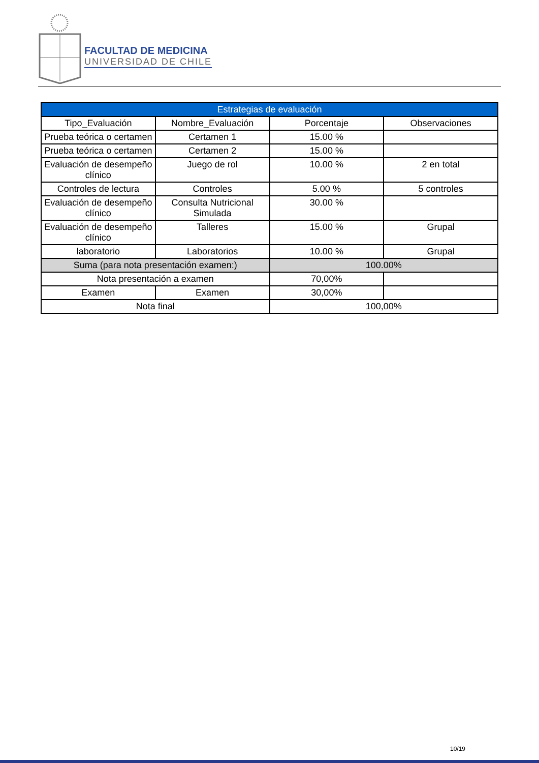FACULTAD DE MEDICINA
UNIVERSIDAD DE CHILE
| Estrategias de evaluación | | | |
| --- | --- | --- | --- |
| Tipo_Evaluación | Nombre_Evaluación | Porcentaje | Observaciones |
| Prueba teórica o certamen | Certamen 1 | 15.00 % | |
| Prueba teórica o certamen | Certamen 2 | 15.00 % | |
| Evaluación de desempeño clínico | Juego de rol | 10.00 % | 2 en total |
| Controles de lectura | Controles | 5.00 % | 5 controles |
| Evaluación de desempeño clínico | Consulta Nutricional Simulada | 30.00 % | |
| Evaluación de desempeño clínico | Talleres | 15.00 % | Grupal |
| laboratorio | Laboratorios | 10.00 % | Grupal |
| Suma (para nota presentación examen:) | | 100.00% | |
| Nota presentación a examen | | 70,00% | |
| Examen | Examen | 30,00% | |
| Nota final | | 100,00% | |
10/19